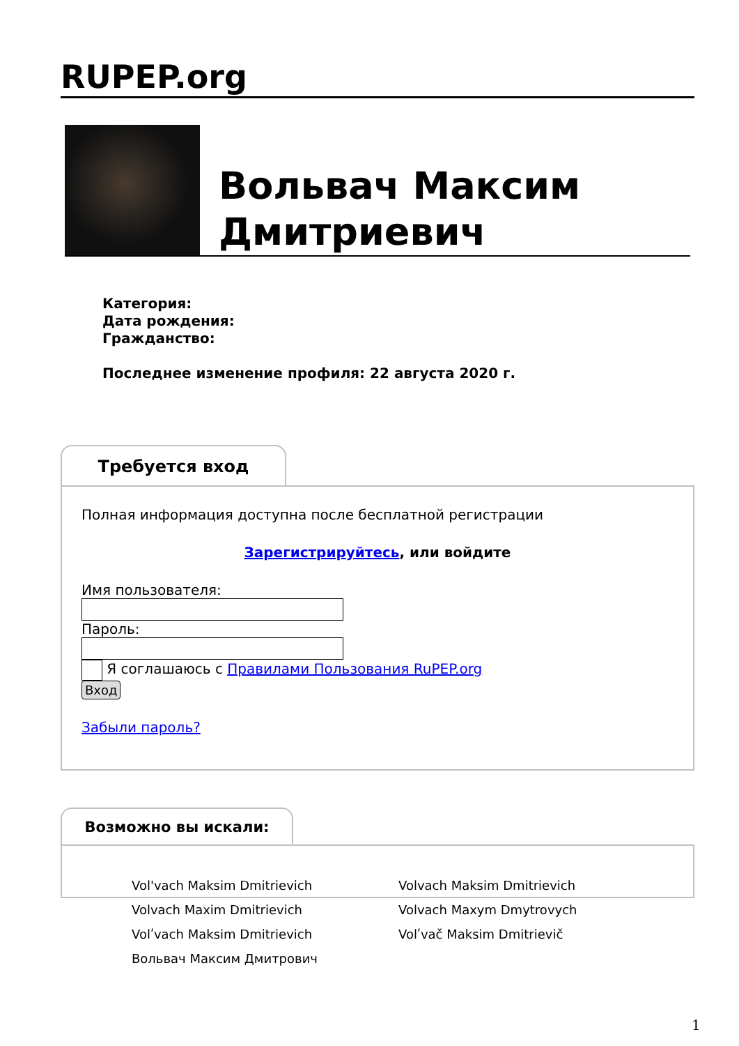RUPEP.org
Вольвач Максим
Дмитриевич
Категория:
Дата рождения:
Гражданство:
Последнее изменение профиля: 22 августа 2020 г.
Требуется вход
Полная информация доступна после бесплатной регистрации
Зарегистрируйтесь, или войдите
Имя пользователя:
Пароль:
Я соглашаюсь с Правилами Пользования RuPEP.org
Вход
Забыли пароль?
Возможно вы искали:
Vol'vach Maksim Dmitrievich
Volvach Maksim Dmitrievich
Volvach Maxim Dmitrievich
Volvach Maxym Dmytrovych
Volʹvach Maksim Dmitrievich
Volʹvač Maksim Dmitrievič
Вольвач Максим Дмитрович
1